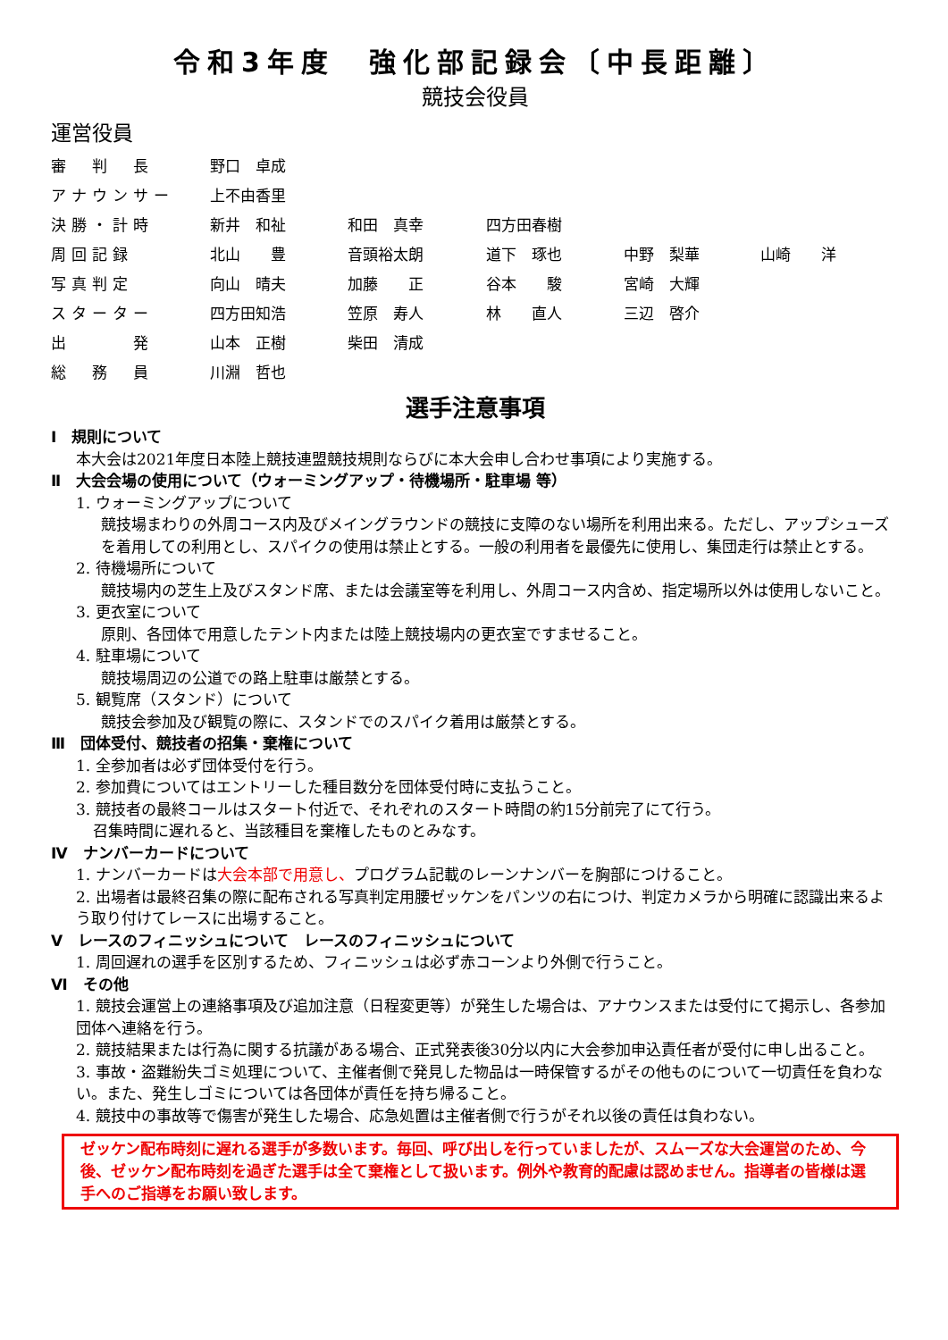令和3年度　強化部記録会〔中長距離〕
競技会役員
運営役員
| 審 判 長 | 野口 卓成 | | | | |
| アナウンサー | 上不由香里 | | | | |
| 決勝・計時 | 新井 和祉 | 和田 真幸 | 四方田春樹 | | |
| 周回記録 | 北山 豊 | 音頭裕太朗 | 道下 琢也 | 中野 梨華 | 山崎 洋 |
| 写真判定 | 向山 晴夫 | 加藤 正 | 谷本 駿 | 宮崎 大輝 | |
| スターター | 四方田知浩 | 笠原 寿人 | 林 直人 | 三辺 啓介 | |
| 出 発 | 山本 正樹 | 柴田 清成 | | | |
| 総 務 員 | 川淵 哲也 | | | | |
選手注意事項
Ⅰ　規則について
本大会は2021年度日本陸上競技連盟競技規則ならびに本大会申し合わせ事項により実施する。
Ⅱ　大会会場の使用について（ウォーミングアップ・待機場所・駐車場 等）
1. ウォーミングアップについて
競技場まわりの外周コース内及びメイングラウンドの競技に支障のない場所を利用出来る。ただし、アップシューズを着用しての利用とし、スパイクの使用は禁止とする。一般の利用者を最優先に使用し、集団走行は禁止とする。
2. 待機場所について
競技場内の芝生上及びスタンド席、または会議室等を利用し、外周コース内含め、指定場所以外は使用しないこと。
3. 更衣室について
原則、各団体で用意したテント内または陸上競技場内の更衣室ですませること。
4. 駐車場について
競技場周辺の公道での路上駐車は厳禁とする。
5. 観覧席（スタンド）について
競技会参加及び観覧の際に、スタンドでのスパイク着用は厳禁とする。
Ⅲ　団体受付、競技者の招集・棄権について
1. 全参加者は必ず団体受付を行う。
2. 参加費についてはエントリーした種目数分を団体受付時に支払うこと。
3. 競技者の最終コールはスタート付近で、それぞれのスタート時間の約15分前完了にて行う。
召集時間に遅れると、当該種目を棄権したものとみなす。
Ⅳ　ナンバーカードについて
1. ナンバーカードは大会本部で用意し、プログラム記載のレーンナンバーを胸部につけること。
2. 出場者は最終召集の際に配布される写真判定用腰ゼッケンをパンツの右につけ、判定カメラから明確に認識出来るよう取り付けてレースに出場すること。
Ⅴ　レースのフィニッシュについて　レースのフィニッシュについて
1. 周回遅れの選手を区別するため、フィニッシュは必ず赤コーンより外側で行うこと。
Ⅵ　その他
1. 競技会運営上の連絡事項及び追加注意（日程変更等）が発生した場合は、アナウンスまたは受付にて掲示し、各参加団体へ連絡を行う。
2. 競技結果または行為に関する抗議がある場合、正式発表後30分以内に大会参加申込責任者が受付に申し出ること。
3. 事故・盗難紛失ゴミ処理について、主催者側で発見した物品は一時保管するがその他ものについて一切責任を負わない。また、発生しゴミについては各団体が責任を持ち帰ること。
4. 競技中の事故等で傷害が発生した場合、応急処置は主催者側で行うがそれ以後の責任は負わない。
ゼッケン配布時刻に遅れる選手が多数います。毎回、呼び出しを行っていましたが、スムーズな大会運営のため、今後、ゼッケン配布時刻を過ぎた選手は全て棄権として扱います。例外や教育的配慮は認めません。指導者の皆様は選手へのご指導をお願い致します。